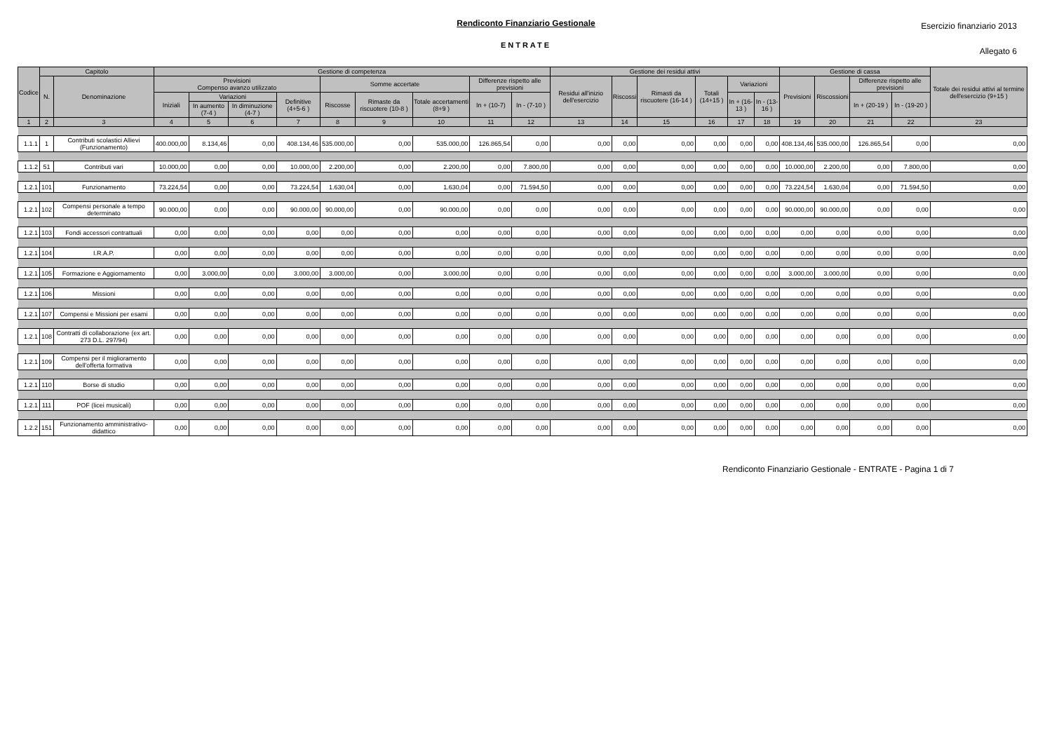Rendiconto Finanziario Gestionale
ENTRATE
Esercizio finanziario 2013
Allegato 6
| Codice | Capitolo | | Gestione di competenza | | | | | | | | | Gestione dei residui attivi | | | | | | Gestione di cassa | | | | Totale dei residui attivi al termine dell'esercizio (9+15 ) |
| --- | --- | --- | --- | --- | --- | --- | --- | --- | --- | --- | --- | --- | --- | --- | --- | --- | --- | --- | --- | --- | --- | --- |
| | N. | Denominazione | Previsioni Compenso avanzo utilizzato | | | | Somme accertate | | | Differenze rispetto alle previsioni | | Residui all'inizio dell'esercizio | Riscossi | Rimasti da riscuotere (16-14 ) | Totali (14+15 ) | Variazioni | | Previsioni | Riscossioni | Differenze rispetto alle previsioni | | |
| | | | Iniziali | Variazioni | | Definitive (4+5-6 ) | Riscosse | Rimaste da riscuotere (10-8 ) | Totale accertamenti (8+9 ) | In + (10-7) | In - (7-10 ) | | | | | In + (16-13 ) | In - (13-16 ) | | | In + (20-19 ) | In - (19-20 ) | |
| | | | | In aumento (7-4 ) | In diminuzione (4-7 ) | | | | | | | | | | | | | | | | | |
| 1 | 2 | 3 | 4 | 5 | 6 | 7 | 8 | 9 | 10 | 11 | 12 | 13 | 14 | 15 | 16 | 17 | 18 | 19 | 20 | 21 | 22 | 23 |
| 1.1.1 | 1 | Contributi scolastici Allievi (Funzionamento) | 400.000,00 | 8.134,46 | 0,00 | 408.134,46 | 535.000,00 | 0,00 | 535.000,00 | 126.865,54 | 0,00 | 0,00 | 0,00 | 0,00 | 0,00 | 0,00 | 0,00 | 408.134,46 | 535.000,00 | 126.865,54 | 0,00 | 0,00 |
| 1.1.2 | 51 | Contributi vari | 10.000,00 | 0,00 | 0,00 | 10.000,00 | 2.200,00 | 0,00 | 2.200,00 | 0,00 | 7.800,00 | 0,00 | 0,00 | 0,00 | 0,00 | 0,00 | 0,00 | 10.000,00 | 2.200,00 | 0,00 | 7.800,00 | 0,00 |
| 1.2.1 | 101 | Funzionamento | 73.224,54 | 0,00 | 0,00 | 73.224,54 | 1.630,04 | 0,00 | 1.630,04 | 0,00 | 71.594,50 | 0,00 | 0,00 | 0,00 | 0,00 | 0,00 | 0,00 | 73.224,54 | 1.630,04 | 0,00 | 71.594,50 | 0,00 |
| 1.2.1 | 102 | Compensi personale a tempo determinato | 90.000,00 | 0,00 | 0,00 | 90.000,00 | 90.000,00 | 0,00 | 90.000,00 | 0,00 | 0,00 | 0,00 | 0,00 | 0,00 | 0,00 | 0,00 | 0,00 | 90.000,00 | 90.000,00 | 0,00 | 0,00 | 0,00 |
| 1.2.1 | 103 | Fondi accessori contrattuali | 0,00 | 0,00 | 0,00 | 0,00 | 0,00 | 0,00 | 0,00 | 0,00 | 0,00 | 0,00 | 0,00 | 0,00 | 0,00 | 0,00 | 0,00 | 0,00 | 0,00 | 0,00 | 0,00 | 0,00 |
| 1.2.1 | 104 | I.R.A.P. | 0,00 | 0,00 | 0,00 | 0,00 | 0,00 | 0,00 | 0,00 | 0,00 | 0,00 | 0,00 | 0,00 | 0,00 | 0,00 | 0,00 | 0,00 | 0,00 | 0,00 | 0,00 | 0,00 | 0,00 |
| 1.2.1 | 105 | Formazione e Aggiornamento | 0,00 | 3.000,00 | 0,00 | 3.000,00 | 3.000,00 | 0,00 | 3.000,00 | 0,00 | 0,00 | 0,00 | 0,00 | 0,00 | 0,00 | 0,00 | 0,00 | 3.000,00 | 3.000,00 | 0,00 | 0,00 | 0,00 |
| 1.2.1 | 106 | Missioni | 0,00 | 0,00 | 0,00 | 0,00 | 0,00 | 0,00 | 0,00 | 0,00 | 0,00 | 0,00 | 0,00 | 0,00 | 0,00 | 0,00 | 0,00 | 0,00 | 0,00 | 0,00 | 0,00 | 0,00 |
| 1.2.1 | 107 | Compensi e Missioni per esami | 0,00 | 0,00 | 0,00 | 0,00 | 0,00 | 0,00 | 0,00 | 0,00 | 0,00 | 0,00 | 0,00 | 0,00 | 0,00 | 0,00 | 0,00 | 0,00 | 0,00 | 0,00 | 0,00 | 0,00 |
| 1.2.1 | 108 | Contratti di collaborazione (ex art. 273 D.L. 297/94) | 0,00 | 0,00 | 0,00 | 0,00 | 0,00 | 0,00 | 0,00 | 0,00 | 0,00 | 0,00 | 0,00 | 0,00 | 0,00 | 0,00 | 0,00 | 0,00 | 0,00 | 0,00 | 0,00 | 0,00 |
| 1.2.1 | 109 | Compensi per il miglioramento dell'offerta formativa | 0,00 | 0,00 | 0,00 | 0,00 | 0,00 | 0,00 | 0,00 | 0,00 | 0,00 | 0,00 | 0,00 | 0,00 | 0,00 | 0,00 | 0,00 | 0,00 | 0,00 | 0,00 | 0,00 | 0,00 |
| 1.2.1 | 110 | Borse di studio | 0,00 | 0,00 | 0,00 | 0,00 | 0,00 | 0,00 | 0,00 | 0,00 | 0,00 | 0,00 | 0,00 | 0,00 | 0,00 | 0,00 | 0,00 | 0,00 | 0,00 | 0,00 | 0,00 | 0,00 |
| 1.2.1 | 111 | POF (licei musicali) | 0,00 | 0,00 | 0,00 | 0,00 | 0,00 | 0,00 | 0,00 | 0,00 | 0,00 | 0,00 | 0,00 | 0,00 | 0,00 | 0,00 | 0,00 | 0,00 | 0,00 | 0,00 | 0,00 | 0,00 |
| 1.2.2 | 151 | Funzionamento amministrativo-didattico | 0,00 | 0,00 | 0,00 | 0,00 | 0,00 | 0,00 | 0,00 | 0,00 | 0,00 | 0,00 | 0,00 | 0,00 | 0,00 | 0,00 | 0,00 | 0,00 | 0,00 | 0,00 | 0,00 | 0,00 |
Rendiconto Finanziario Gestionale - ENTRATE - Pagina 1 di 7